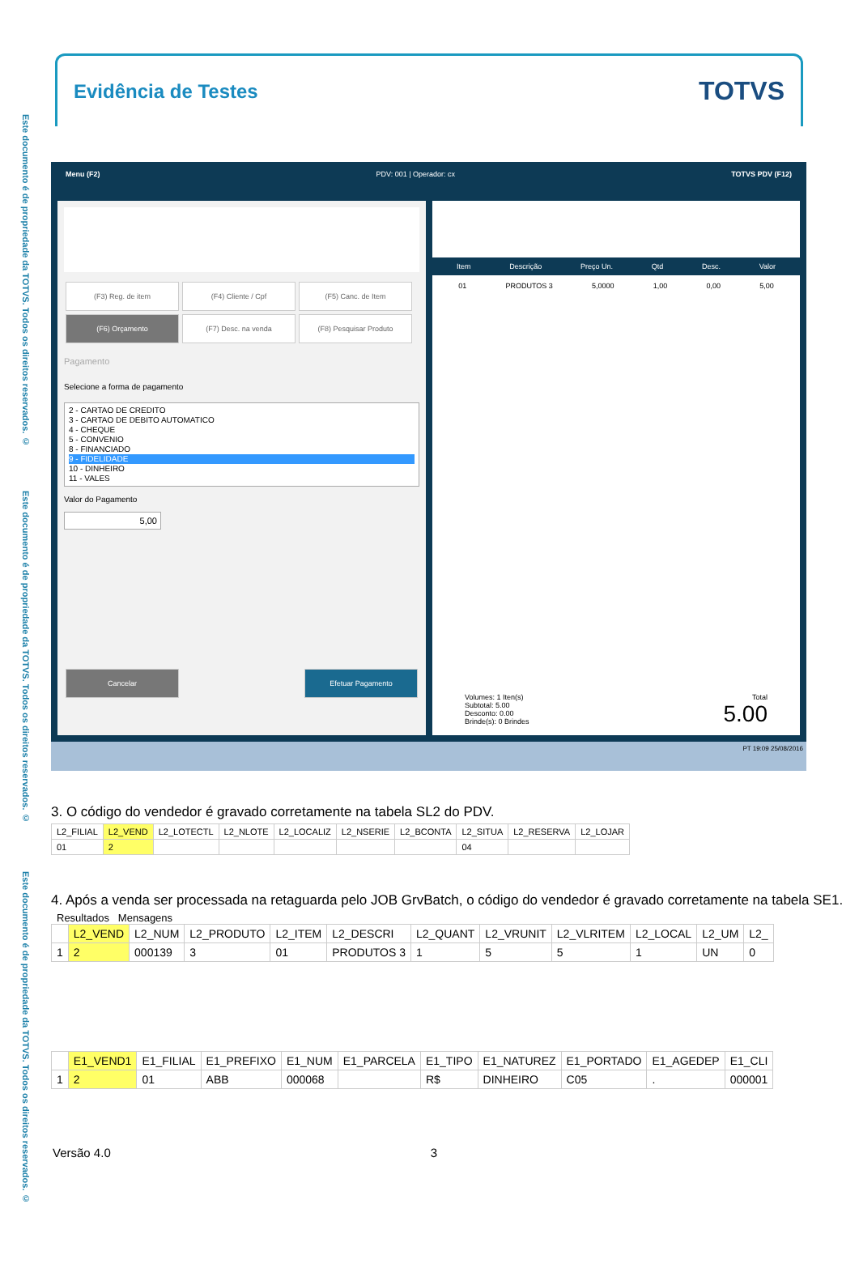Este documento é de propriedade da TOTVS. Todos os direitos reservados. ©
Este documento é de propriedade da TOTVS. Todos os direitos reservados. ©
Este documento é de propriedade da TOTVS. Todos os direitos reservados. ©
Evidência de Testes
TOTVS
Menu (F2) PDV: 001 | Operador: cx TOTVS PDV (F12)
(F3) Reg. de item (F4) Cliente / Cpf (F5) Canc. de Item (F6) Orçamento (F7) Desc. na venda (F8) Pesquisar Produto
Pagamento
Selecione a forma de pagamento
2 - CARTAO DE CREDITO
3 - CARTAO DE DEBITO AUTOMATICO
4 - CHEQUE
5 - CONVENIO
8 - FINANCIADO
9 - FIDELIDADE
10 - DINHEIRO
11 - VALES
Valor do Pagamento
5,00
Cancelar Efetuar Pagamento
Item Descrição Preço Un. Qtd Desc. Valor
01 PRODUTOS 3 5,0000 1,00 0,00 5,00
Volumes: 1 Iten(s)
Subtotal: 5.00
Desconto: 0.00
Brinde(s): 0 Brindes
Total
5.00
PT 19:09 25/08/2016
3. O código do vendedor é gravado corretamente na tabela SL2 do PDV.
| L2_FILIAL | L2_VEND | L2_LOTECTL | L2_NLOTE | L2_LOCALIZ | L2_NSERIE | L2_BCONTA | L2_SITUA | L2_RESERVA | L2_LOJAR |
| --- | --- | --- | --- | --- | --- | --- | --- | --- | --- |
| 01 | 2 | | | | | | 04 | | |
4. Após a venda ser processada na retaguarda pelo JOB GrvBatch, o código do vendedor é gravado corretamente na tabela SE1.
Resultados Mensagens
| | L2_VEND | L2_NUM | L2_PRODUTO | L2_ITEM | L2_DESCRI | L2_QUANT | L2_VRUNIT | L2_VLRITEM | L2_LOCAL | L2_UM | L2_ |
| --- | --- | --- | --- | --- | --- | --- | --- | --- | --- | --- | --- |
| 1 | 2 | 000139 | 3 | 01 | PRODUTOS 3 | 1 | 5 | 5 | 1 | UN | 0 |
| | E1_VEND1 | E1_FILIAL | E1_PREFIXO | E1_NUM | E1_PARCELA | E1_TIPO | E1_NATUREZ | E1_PORTADO | E1_AGEDEP | E1_CLI |
| --- | --- | --- | --- | --- | --- | --- | --- | --- | --- | --- |
| 1 | 2 | 01 | ABB | 000068 | | R$ | DINHEIRO | C05 | . | 000001 |
Versão 4.0 3